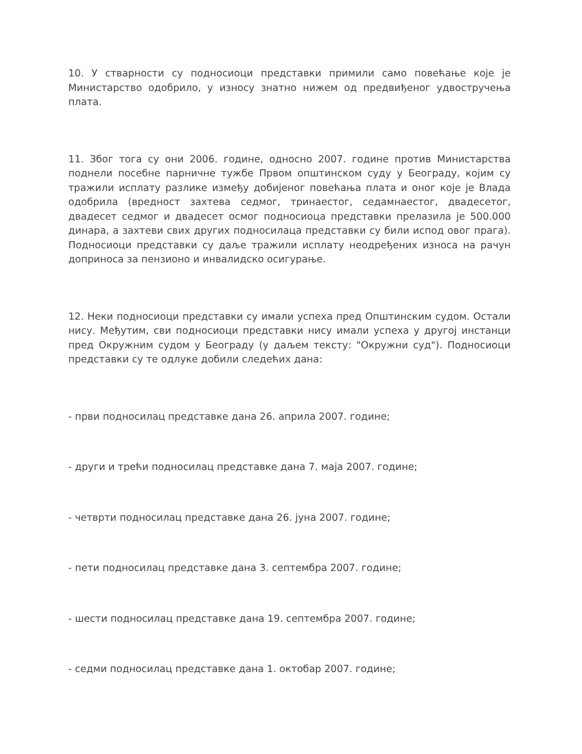10. У стварности су подносиоци представки примили само повећање које је Министарство одобрило, у износу знатно нижем од предвиђеног удвостручења плата.
11. Због тога су они 2006. године, односно 2007. године против Министарства поднели посебне парничне тужбе Првом општинском суду у Београду, којим су тражили исплату разлике између добијеног повећања плата и оног које је Влада одобрила (вредност захтева седмог, тринаестог, седамнаестог, двадесетог, двадесет седмог и двадесет осмог подносиоца представки прелазила је 500.000 динара, а захтеви свих других подносилаца представки су били испод овог прага). Подносиоци представки су даље тражили исплату неодређених износа на рачун доприноса за пензионо и инвалидско осигурање.
12. Неки подносиоци представки су имали успеха пред Општинским судом. Остали нису. Међутим, сви подносиоци представки нису имали успеха у другој инстанци пред Окружним судом у Београду (у даљем тексту: "Окружни суд"). Подносиоци представки су те одлуке добили следећих дана:
- први подносилац представке дана 26. априла 2007. године;
- други и трећи подносилац представке дана 7. маја 2007. године;
- четврти подносилац представке дана 26. јуна 2007. године;
- пети подносилац представке дана 3. септембра 2007. године;
- шести подносилац представке дана 19. септембра 2007. године;
- седми подносилац представке дана 1. октобар 2007. године;